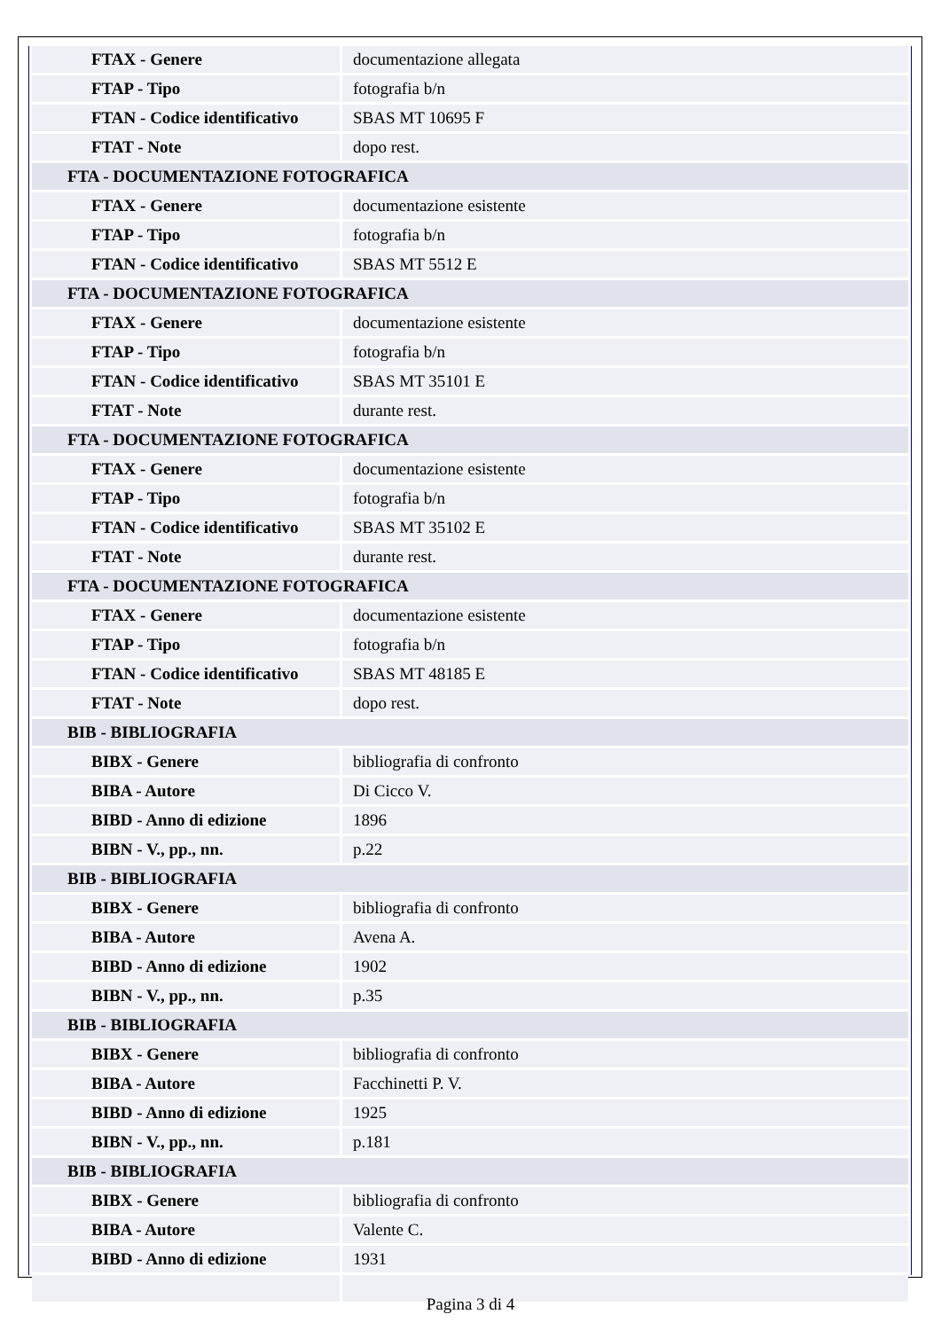| FTAX - Genere | documentazione allegata |
| FTAP - Tipo | fotografia b/n |
| FTAN - Codice identificativo | SBAS MT 10695 F |
| FTAT - Note | dopo rest. |
| FTA - DOCUMENTAZIONE FOTOGRAFICA | |
| FTAX - Genere | documentazione esistente |
| FTAP - Tipo | fotografia b/n |
| FTAN - Codice identificativo | SBAS MT 5512 E |
| FTA - DOCUMENTAZIONE FOTOGRAFICA | |
| FTAX - Genere | documentazione esistente |
| FTAP - Tipo | fotografia b/n |
| FTAN - Codice identificativo | SBAS MT 35101 E |
| FTAT - Note | durante rest. |
| FTA - DOCUMENTAZIONE FOTOGRAFICA | |
| FTAX - Genere | documentazione esistente |
| FTAP - Tipo | fotografia b/n |
| FTAN - Codice identificativo | SBAS MT 35102 E |
| FTAT - Note | durante rest. |
| FTA - DOCUMENTAZIONE FOTOGRAFICA | |
| FTAX - Genere | documentazione esistente |
| FTAP - Tipo | fotografia b/n |
| FTAN - Codice identificativo | SBAS MT 48185 E |
| FTAT - Note | dopo rest. |
| BIB - BIBLIOGRAFIA | |
| BIBX - Genere | bibliografia di confronto |
| BIBA - Autore | Di Cicco V. |
| BIBD - Anno di edizione | 1896 |
| BIBN - V., pp., nn. | p.22 |
| BIB - BIBLIOGRAFIA | |
| BIBX - Genere | bibliografia di confronto |
| BIBA - Autore | Avena A. |
| BIBD - Anno di edizione | 1902 |
| BIBN - V., pp., nn. | p.35 |
| BIB - BIBLIOGRAFIA | |
| BIBX - Genere | bibliografia di confronto |
| BIBA - Autore | Facchinetti P. V. |
| BIBD - Anno di edizione | 1925 |
| BIBN - V., pp., nn. | p.181 |
| BIB - BIBLIOGRAFIA | |
| BIBX - Genere | bibliografia di confronto |
| BIBA - Autore | Valente C. |
| BIBD - Anno di edizione | 1931 |
Pagina 3 di 4